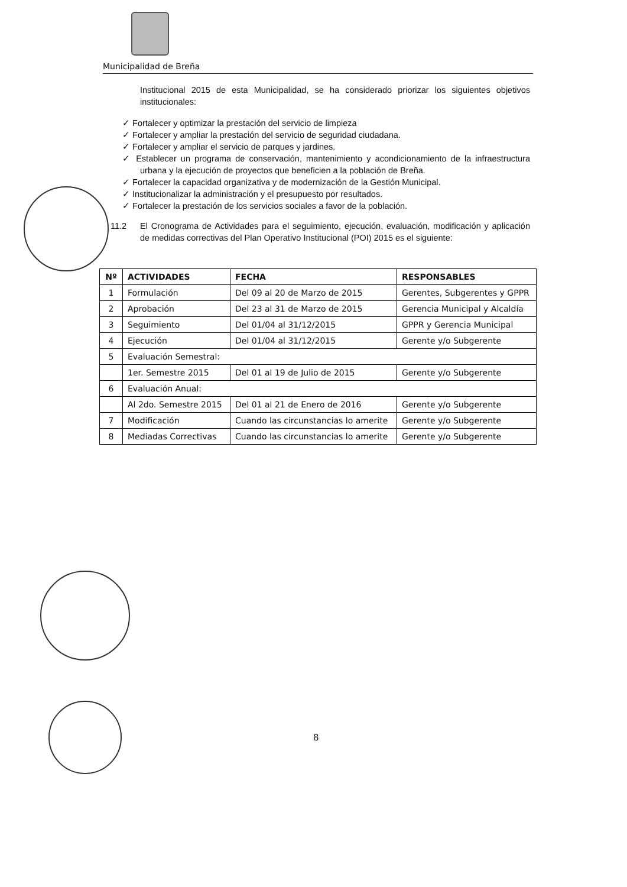Municipalidad de Breña
Institucional 2015 de esta Municipalidad, se ha considerado priorizar los siguientes objetivos institucionales:
✓ Fortalecer y optimizar la prestación del servicio de limpieza
✓ Fortalecer y ampliar la prestación del servicio de seguridad ciudadana.
✓ Fortalecer y ampliar el servicio de parques y jardines.
✓ Establecer un programa de conservación, mantenimiento y acondicionamiento de la infraestructura urbana y la ejecución de proyectos que beneficien a la población de Breña.
✓ Fortalecer la capacidad organizativa y de modernización de la Gestión Municipal.
✓ Institucionalizar la administración y el presupuesto por resultados.
✓ Fortalecer la prestación de los servicios sociales a favor de la población.
11.2 El Cronograma de Actividades para el seguimiento, ejecución, evaluación, modificación y aplicación de medidas correctivas del Plan Operativo Institucional (POI) 2015 es el siguiente:
| Nº | ACTIVIDADES | FECHA | RESPONSABLES |
| --- | --- | --- | --- |
| 1 | Formulación | Del 09 al 20 de Marzo de 2015 | Gerentes, Subgerentes y GPPR |
| 2 | Aprobación | Del 23 al 31 de Marzo de 2015 | Gerencia Municipal y Alcaldía |
| 3 | Seguimiento | Del 01/04 al 31/12/2015 | GPPR y Gerencia Municipal |
| 4 | Ejecución | Del 01/04 al 31/12/2015 | Gerente y/o Subgerente |
| 5 | Evaluación Semestral: | | |
| | 1er. Semestre 2015 | Del 01 al 19 de Julio de 2015 | Gerente y/o Subgerente |
| 6 | Evaluación Anual: | | |
| | Al 2do. Semestre 2015 | Del 01 al 21 de Enero de 2016 | Gerente y/o Subgerente |
| 7 | Modificación | Cuando las circunstancias lo amerite | Gerente y/o Subgerente |
| 8 | Mediadas Correctivas | Cuando las circunstancias lo amerite | Gerente y/o Subgerente |
8